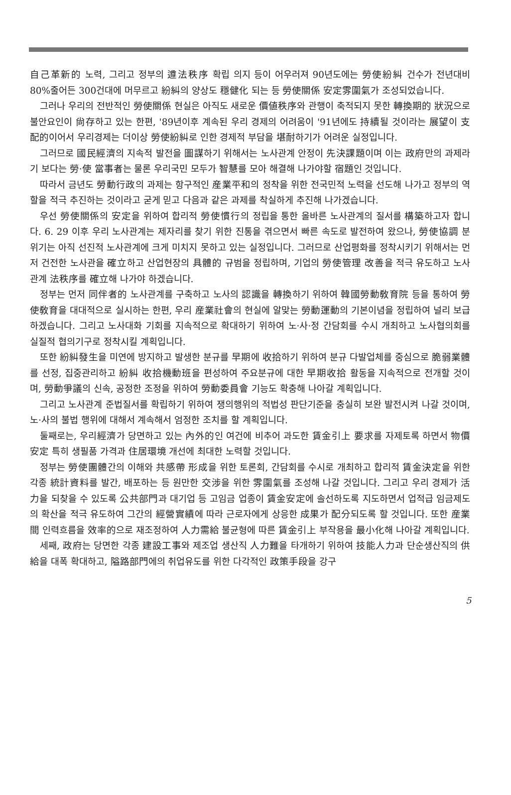自己革新的 노력, 그리고 정부의 遵法秩序 확립 의지 등이 어우러져 90년도에는 勞使紛糾 건수가 전년대비 80%줄어든 300건대에 머무르고 紛糾의 양상도 穩健化 되는 등 勞使關係 安定雰圍氣가 조성되었습니다.
그러나 우리의 전반적인 勞使關係 현실은 아직도 새로운 價値秩序와 관행이 축적되지 못한 轉換期的 狀況으로 불안요인이 尙存하고 있는 한편, '89년이후 계속된 우리 경제의 어려움이 '91년에도 持續될 것이라는 展望이 支配的이어서 우리경제는 더이상 勞使紛糾로 인한 경제적 부담을 堪耐하기가 어려운 실정입니다.
그러므로 國民經濟의 지속적 발전을 圖謀하기 위해서는 노사관계 안정이 先決課題이며 이는 政府만의 과제라기 보다는 勞·使 當事者는 물론 우리국민 모두가 智慧를 모아 해결해 나가야할 宿題인 것입니다.
따라서 금년도 勞動行政의 과제는 항구적인 産業平和의 정착을 위한 전국민적 노력을 선도해 나가고 정부의 역할을 적극 추진하는 것이라고 굳게 믿고 다음과 같은 과제를 착실하게 추진해 나가겠습니다.
우선 勞使關係의 安定을 위하여 합리적 勞使慣行의 정립을 통한 올바른 노사관계의 질서를 構築하고자 합니다. 6. 29 이후 우리 노사관계는 제자리를 찾기 위한 진통을 겪으면서 빠른 속도로 발전하여 왔으나, 勞使協調 분위기는 아직 선진적 노사관계에 크게 미치지 못하고 있는 실정입니다. 그러므로 산업평화를 정착시키기 위해서는 먼저 건전한 노사관을 確立하고 산업현장의 具體的 규범을 정립하며, 기업의 勞使管理 改善을 적극 유도하고 노사관계 法秩序를 確立해 나가야 하겠습니다.
정부는 먼저 同伴者的 노사관계를 구축하고 노사의 認識을 轉換하기 위하여 韓國勞動敎育院 등을 통하여 勞使敎育을 대대적으로 실시하는 한편, 우리 産業社會의 현실에 알맞는 勞動運動의 기본이념을 정립하여 널리 보급하겠습니다. 그리고 노사대화 기회를 지속적으로 확대하기 위하여 노·사·정 간담회를 수시 개최하고 노사협의회를 실질적 협의기구로 정착시킬 계획입니다.
또한 紛糾發生을 미연에 방지하고 발생한 분규를 早期에 收拾하기 위하여 분규 다발업체를 중심으로 脆弱業體를 선정, 집중관리하고 紛糾 收拾機動班을 편성하여 주요분규에 대한 早期收拾 활동을 지속적으로 전개할 것이며, 勞動爭議의 신속, 공정한 조정을 위하여 勞動委員會 기능도 확충해 나아갈 계획입니다.
그리고 노사관계 준법질서를 확립하기 위하여 쟁의행위의 적법성 판단기준을 충실히 보완 발전시켜 나갈 것이며, 노·사의 불법 행위에 대해서 계속해서 엄정한 조치를 할 계획입니다.
둘째로는, 우리經濟가 당면하고 있는 內外的인 여건에 비추어 과도한 賃金引上 要求를 자제토록 하면서 物價安定 특히 생필품 가격과 住居環境 개선에 최대한 노력할 것입니다.
정부는 勞使團體간의 이해와 共感帶 形成을 위한 토론회, 간담회를 수시로 개최하고 합리적 賃金決定을 위한 각종 統計資料를 발간, 배포하는 등 원만한 交涉을 위한 雰圍氣를 조성해 나갈 것입니다. 그리고 우리 경제가 活力을 되찾을 수 있도록 公共部門과 대기업 등 고임금 업종이 賃金安定에 솔선하도록 지도하면서 업적급 임금제도의 확산을 적극 유도하여 그간의 經營實績에 따라 근로자에게 상응한 成果가 配分되도록 할 것입니다. 또한 産業間 인력흐름을 效率的으로 재조정하여 人力需給 불균형에 따른 賃金引上 부작용을 最小化해 나아갈 계획입니다.
세째, 政府는 당면한 각종 建設工事와 제조업 생산직 人力難을 타개하기 위하여 技能人力과 단순생산직의 供給을 대폭 확대하고, 隘路部門에의 취업유도를 위한 다각적인 政策手段을 강구
5